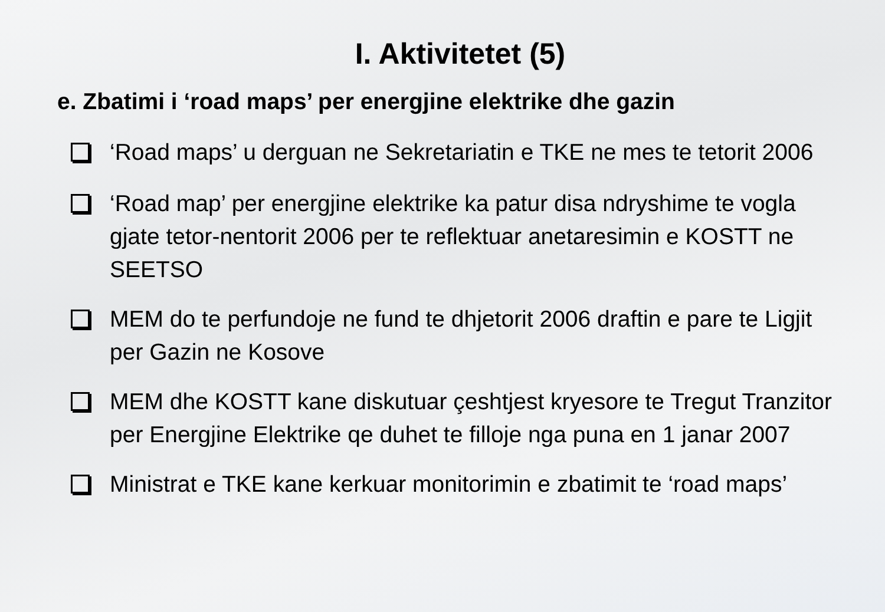I. Aktivitetet (5)
e. Zbatimi i ‘road maps’ per energjine elektrike dhe gazin
‘Road maps’ u derguan ne Sekretariatin e TKE ne mes te tetorit 2006
‘Road map’ per energjine elektrike ka patur disa ndryshime te vogla gjate tetor-nentorit 2006 per te reflektuar anetaresimin e KOSTT ne SEETSO
MEM do te perfundoje ne fund te dhjetorit 2006 draftin e pare te Ligjit per Gazin ne Kosove
MEM dhe KOSTT kane diskutuar çeshtjest kryesore te Tregut Tranzitor per Energjine Elektrike qe duhet te filloje nga puna en 1 janar 2007
Ministrat e TKE kane kerkuar monitorimin e zbatimit te ‘road maps’